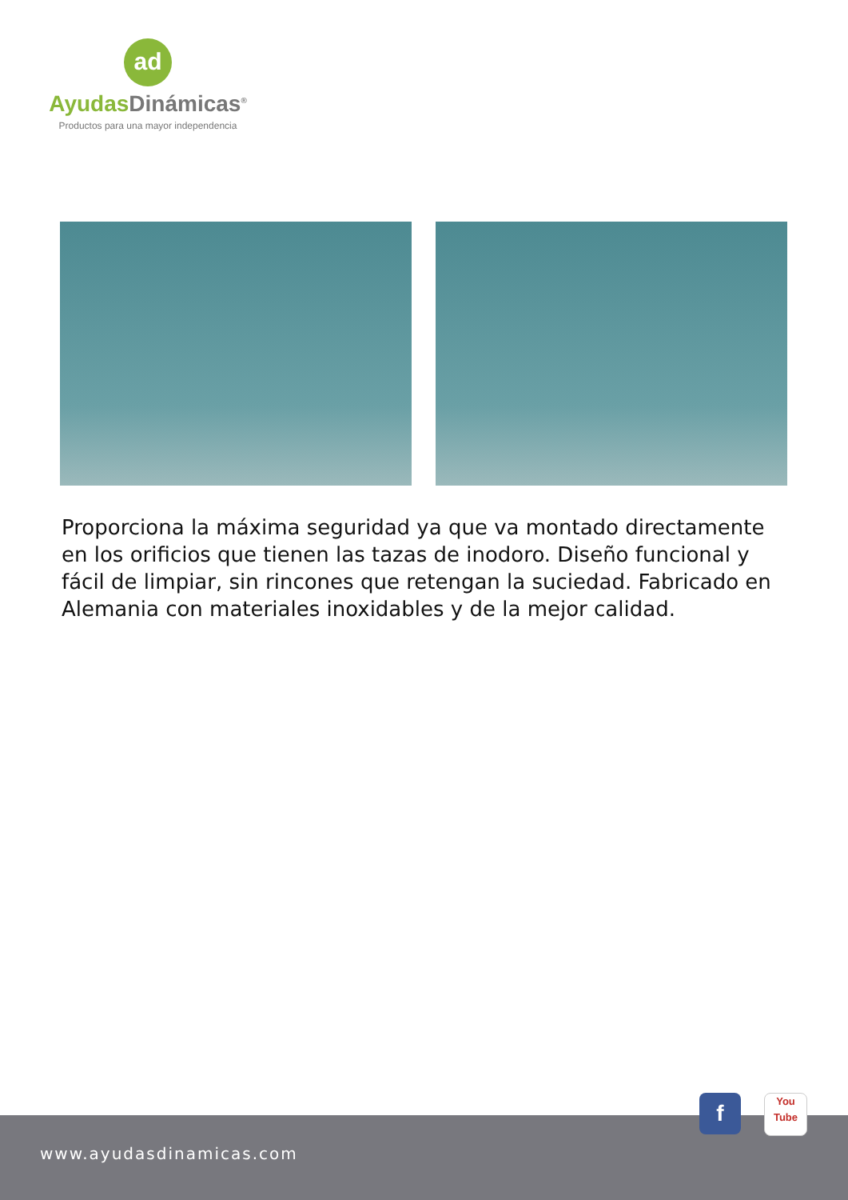ad
AyudasDinámicas<sup>®</sup>
Productos para una mayor independencia
Proporciona la máxima seguridad ya que va montado directamente en los orificios que tienen las tazas de inodoro. Diseño funcional y fácil de limpiar, sin rincones que retengan la suciedad. Fabricado en Alemania con materiales inoxidables y de la mejor calidad.
www.ayudasdinamicas.com
f
You
Tube